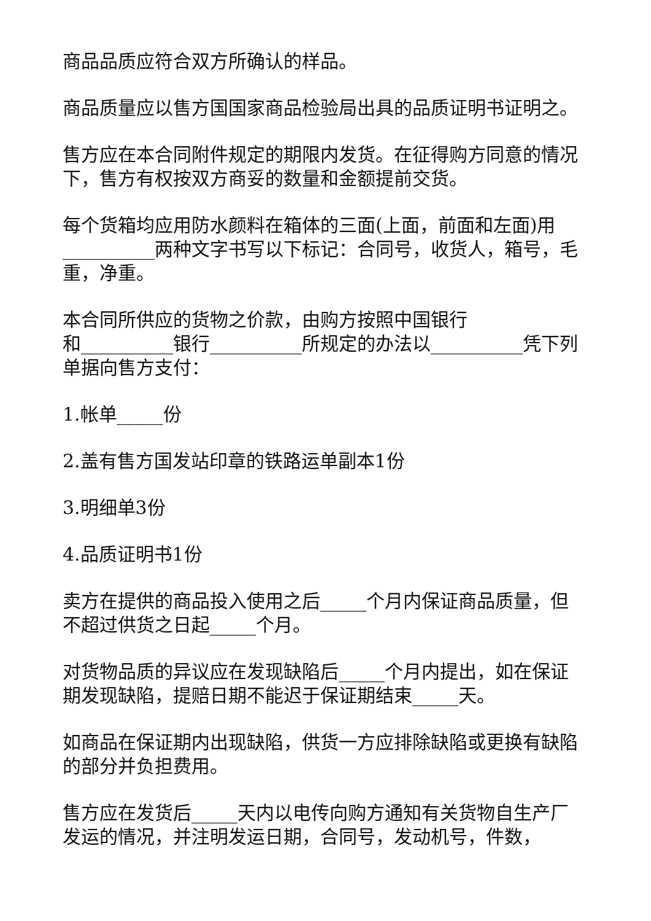商品品质应符合双方所确认的样品。
商品质量应以售方国国家商品检验局出具的品质证明书证明之。
售方应在本合同附件规定的期限内发货。在征得购方同意的情况下，售方有权按双方商妥的数量和金额提前交货。
每个货箱均应用防水颜料在箱体的三面(上面，前面和左面)用__________两种文字书写以下标记：合同号，收货人，箱号，毛重，净重。
本合同所供应的货物之价款，由购方按照中国银行
和__________银行__________所规定的办法以__________凭下列单据向售方支付：
1.帐单_____份
2.盖有售方国发站印章的铁路运单副本1份
3.明细单3份
4.品质证明书1份
卖方在提供的商品投入使用之后_____个月内保证商品质量，但不超过供货之日起_____个月。
对货物品质的异议应在发现缺陷后_____个月内提出，如在保证期发现缺陷，提赔日期不能迟于保证期结束_____天。
如商品在保证期内出现缺陷，供货一方应排除缺陷或更换有缺陷的部分并负担费用。
售方应在发货后_____天内以电传向购方通知有关货物自生产厂发运的情况，并注明发运日期，合同号，发动机号，件数，